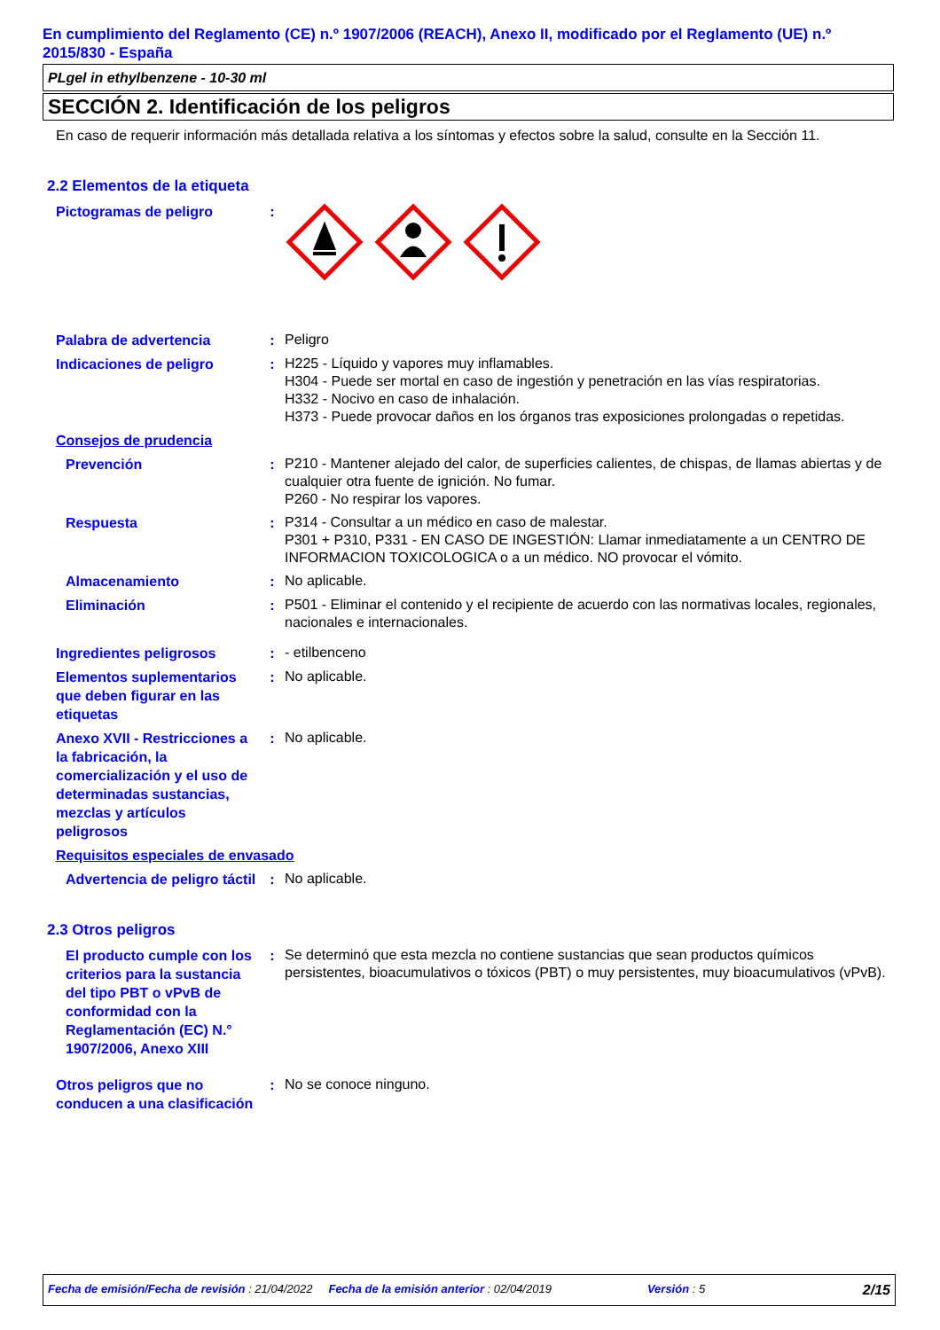En cumplimiento del Reglamento (CE) n.º 1907/2006 (REACH), Anexo II, modificado por el Reglamento (UE) n.º 2015/830 - España
PLgel in ethylbenzene - 10-30 ml
SECCIÓN 2. Identificación de los peligros
En caso de requerir información más detallada relativa a los síntomas y efectos sobre la salud, consulte en la Sección 11.
2.2 Elementos de la etiqueta
Pictogramas de peligro :
Palabra de advertencia :
Peligro
Indicaciones de peligro :
H225 - Líquido y vapores muy inflamables.
H304 - Puede ser mortal en caso de ingestión y penetración en las vías respiratorias.
H332 - Nocivo en caso de inhalación.
H373 - Puede provocar daños en los órganos tras exposiciones prolongadas o repetidas.
Consejos de prudencia
Prevención :
P210 - Mantener alejado del calor, de superficies calientes, de chispas, de llamas abiertas y de cualquier otra fuente de ignición. No fumar.
P260 - No respirar los vapores.
Respuesta :
P314 - Consultar a un médico en caso de malestar.
P301 + P310, P331 - EN CASO DE INGESTIÓN: Llamar inmediatamente a un CENTRO DE INFORMACION TOXICOLOGICA o a un médico. NO provocar el vómito.
Almacenamiento :
No aplicable.
Eliminación :
P501 - Eliminar el contenido y el recipiente de acuerdo con las normativas locales, regionales, nacionales e internacionales.
Ingredientes peligrosos :
- etilbenceno
Elementos suplementarios que deben figurar en las etiquetas
:
No aplicable.
Anexo XVII - Restricciones a la fabricación, la comercialización y el uso de determinadas sustancias, mezclas y artículos peligrosos
:
No aplicable.
Requisitos especiales de envasado
Advertencia de peligro táctil
:
No aplicable.
2.3 Otros peligros
El producto cumple con los criterios para la sustancia del tipo PBT o vPvB de conformidad con la Reglamentación (EC) N.° 1907/2006, Anexo XIII
:
Se determinó que esta mezcla no contiene sustancias que sean productos químicos persistentes, bioacumulativos o tóxicos (PBT) o muy persistentes, muy bioacumulativos (vPvB).
Otros peligros que no conducen a una clasificación
:
No se conoce ninguno.
Fecha de emisión/Fecha de revisión : 21/04/2022 Fecha de la emisión anterior : 02/04/2019 Versión : 5 2/15